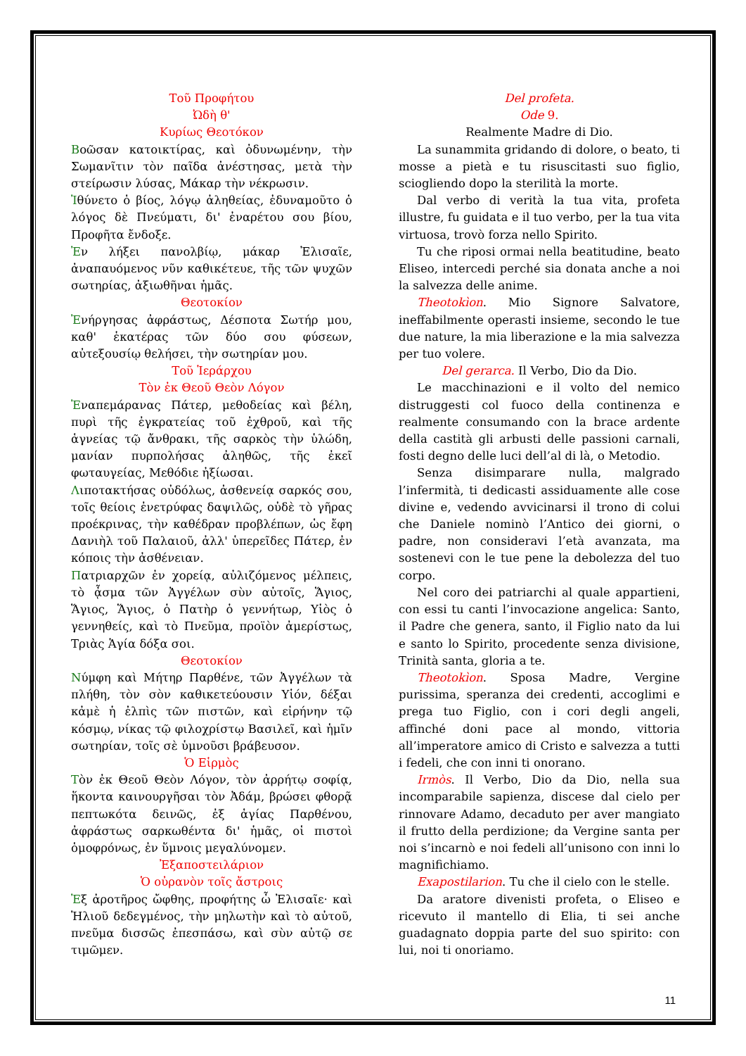Τοῦ Προφήτου
Ὠδὴ θ'
Κυρίως Θεοτόκον
Βοῶσαν κατοικτίρας, καὶ ὀδυνωμένην, τὴν Σωμανῖτιν τὸν παῖδα ἀνέστησας, μετὰ τὴν στείρωσιν λύσας, Μάκαρ τὴν νέκρωσιν.
Ἰθύνετο ὁ βίος, λόγῳ ἀληθείας, ἐδυναμοῦτο ὁ λόγος δὲ Πνεύματι, δι' ἐναρέτου σου βίου, Προφῆτα ἔνδοξε.
Ἐν λήξει πανολβίῳ, μάκαρ Ἐλισαῖε, ἀναπαυόμενος νῦν καθικέτευε, τῆς τῶν ψυχῶν σωτηρίας, ἀξιωθῆναι ἡμᾶς.
Θεοτοκίον
Ἐνήργησας ἀφράστως, Δέσποτα Σωτήρ μου, καθ' ἑκατέρας τῶν δύο σου φύσεων, αὐτεξουσίῳ θελήσει, τὴν σωτηρίαν μου.
Τοῦ Ἱεράρχου
Τὸν ἐκ Θεοῦ Θεὸν Λόγον
Ἐναπεμάρανας Πάτερ, μεθοδείας καὶ βέλη, πυρὶ τῆς ἐγκρατείας τοῦ ἐχθροῦ, καὶ τῆς ἁγνείας τῷ ἄνθρακι, τῆς σαρκὸς τὴν ὑλώδη, μανίαν πυρπολήσας ἀληθῶς, τῆς ἐκεῖ φωταυγείας, Μεθόδιε ἠξίωσαι.
Λιποτακτήσας οὐδόλως, ἀσθενείᾳ σαρκός σου, τοῖς θείοις ἐνετρύφας δαψιλῶς, οὐδὲ τὸ γῆρας προέκρινας, τὴν καθέδραν προβλέπων, ὡς ἔφη Δανιὴλ τοῦ Παλαιοῦ, ἀλλ' ὑπερεῖδες Πάτερ, ἐν κόποις τὴν ἀσθένειαν.
Πατριαρχῶν ἐν χορείᾳ, αὐλιζόμενος μέλπεις, τὸ ᾆσμα τῶν Ἀγγέλων σὺν αὐτοῖς, Ἅγιος, Ἅγιος, Ἅγιος, ὁ Πατὴρ ὁ γεννήτωρ, Υἱὸς ὁ γεννηθείς, καὶ τὸ Πνεῦμα, προϊὸν ἀμερίστως, Τριὰς Ἁγία δόξα σοι.
Θεοτοκίον
Νύμφη καὶ Μήτηρ Παρθένε, τῶν Ἀγγέλων τὰ πλήθη, τὸν σὸν καθικετεύουσιν Υἱόν, δέξαι κἀμὲ ἡ ἐλπὶς τῶν πιστῶν, καὶ εἰρήνην τῷ κόσμῳ, νίκας τῷ φιλοχρίστῳ Βασιλεῖ, καὶ ἡμῖν σωτηρίαν, τοῖς σὲ ὑμνοῦσι βράβευσον.
Ὁ Εἱρμὸς
Τὸν ἐκ Θεοῦ Θεὸν Λόγον, τὸν ἀρρήτῳ σοφίᾳ, ἥκοντα καινουργῆσαι τὸν Ἀδάμ, βρώσει φθορᾷ πεπτωκότα δεινῶς, ἐξ ἁγίας Παρθένου, ἀφράστως σαρκωθέντα δι' ἡμᾶς, οἱ πιστοὶ ὁμοφρόνως, ἐν ὕμνοις μεγαλύνομεν.
Ἐξαποστειλάριον
Ὁ οὐρανὸν τοῖς ἄστροις
Ἐξ ἀροτῆρος ὤφθης, προφήτης ὦ Ἐλισαῖε· καὶ Ἠλιοῦ δεδεγμένος, τὴν μηλωτὴν καὶ τὸ αὐτοῦ, πνεῦμα δισσῶς ἐπεσπάσω, καὶ σὺν αὐτῷ σε τιμῶμεν.
Del profeta.
Ode 9.
Realmente Madre di Dio.
La sunammita gridando di dolore, o beato, ti mosse a pietà e tu risuscitasti suo figlio, sciogliendo dopo la sterilità la morte.
Dal verbo di verità la tua vita, profeta illustre, fu guidata e il tuo verbo, per la tua vita virtuosa, trovò forza nello Spirito.
Tu che riposi ormai nella beatitudine, beato Eliseo, intercedi perché sia donata anche a noi la salvezza delle anime.
Theotokìon. Mio Signore Salvatore, ineffabilmente operasti insieme, secondo le tue due nature, la mia liberazione e la mia salvezza per tuo volere.
Del gerarca. Il Verbo, Dio da Dio.
Le macchinazioni e il volto del nemico distruggesti col fuoco della continenza e realmente consumando con la brace ardente della castità gli arbusti delle passioni carnali, fosti degno delle luci dell’al di là, o Metodio.
Senza disimparare nulla, malgrado l’infermità, ti dedicasti assiduamente alle cose divine e, vedendo avvicinarsi il trono di colui che Daniele nominò l’Antico dei giorni, o padre, non consideravi l’età avanzata, ma sostenevi con le tue pene la debolezza del tuo corpo.
Nel coro dei patriarchi al quale appartieni, con essi tu canti l’invocazione angelica: Santo, il Padre che genera, santo, il Figlio nato da lui e santo lo Spirito, procedente senza divisione, Trinità santa, gloria a te.
Theotokìon. Sposa Madre, Vergine purissima, speranza dei credenti, accoglimi e prega tuo Figlio, con i cori degli angeli, affinché doni pace al mondo, vittoria all’imperatore amico di Cristo e salvezza a tutti i fedeli, che con inni ti onorano.
Irmòs. Il Verbo, Dio da Dio, nella sua incomparabile sapienza, discese dal cielo per rinnovare Adamo, decaduto per aver mangiato il frutto della perdizione; da Vergine santa per noi s’incarnò e noi fedeli all’unisono con inni lo magnifichiamo.
Exapostilarion. Tu che il cielo con le stelle.
Da aratore divenisti profeta, o Eliseo e ricevuto il mantello di Elia, ti sei anche guadagnato doppia parte del suo spirito: con lui, noi ti onoriamo.
11